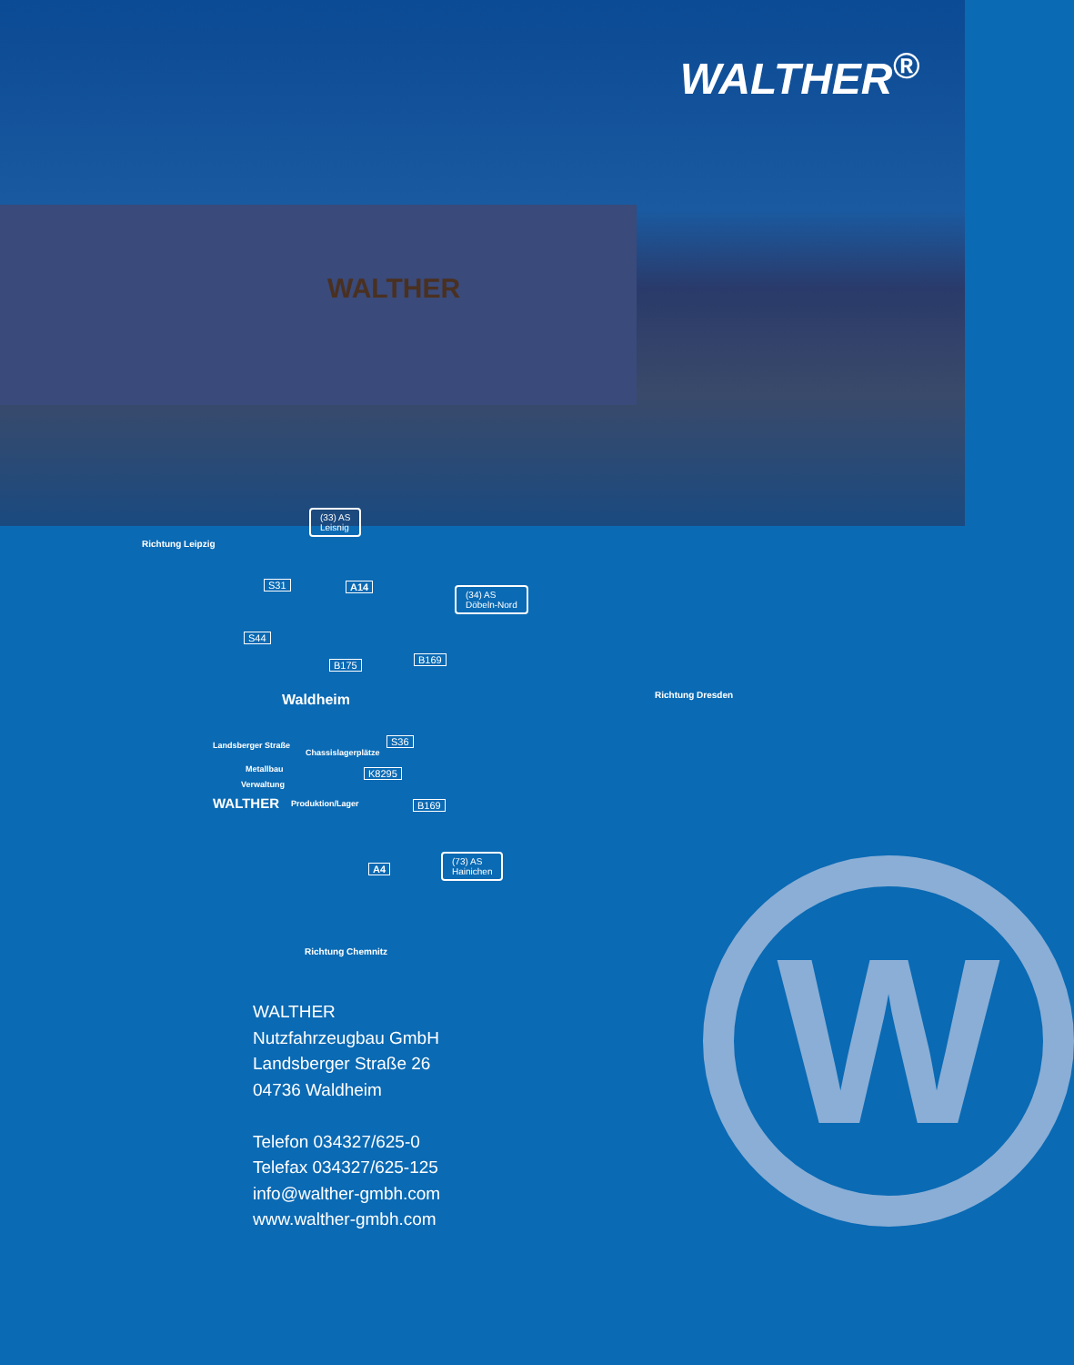WALTHER
WALTHER<sup>®</sup>
Richtung Leipzig
(33) AS
Leisnig
S31 A14 (34) AS
Döbeln-Nord
S44
B175 B169
Waldheim Richtung Dresden
Landsberger Straße
Chassislagerplätze
S36
Metallbau
Verwaltung
K8295
WALTHER Produktion/Lager B169
(73) AS
Hainichen A4
Richtung Chemnitz
WALTHER
Nutzfahrzeugbau GmbH
Landsberger Straße 26
04736 Waldheim
Telefon 034327/625-0
Telefax 034327/625-125
info@walther-gmbh.com
www.walther-gmbh.com
W